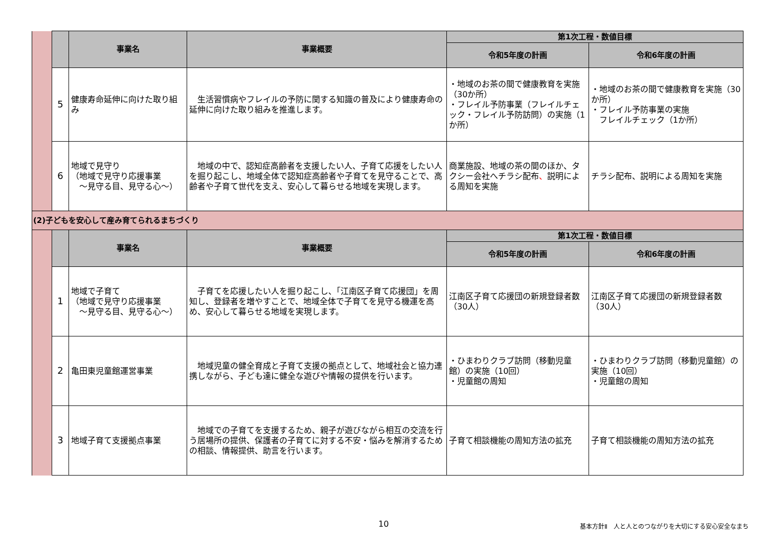| | | 事業名 | 事業概要 | 第1次工程・数値目標 | |
| | | | | 令和5年度の計画 | 令和6年度の計画 |
| | 5 | 健康寿命延伸に向けた取り組み | 生活習慣病やフレイルの予防に関する知識の普及により健康寿命の延伸に向けた取り組みを推進します。 | ・地域のお茶の間で健康教育を実施（30か所） ・フレイル予防事業（フレイルチェック・フレイル予防訪問）の実施（1か所） | ・地域のお茶の間で健康教育を実施（30か所） ・フレイル予防事業の実施 フレイルチェック（1か所） |
| | 6 | 地域で見守り （地域で見守り応援事業 ～見守る目、見守る心～） | 地域の中で、認知症高齢者を支援したい人、子育て応援をしたい人を掘り起こし、地域全体で認知症高齢者や子育てを見守ることで、高齢者や子育て世代を支え、安心して暮らせる地域を実現します。 | 商業施設、地域の茶の間のほか、タクシー会社へチラシ配布 、 説明による周知を実施 | チラシ配布、説明による周知を実施 |
| (2)子どもを安心して産み育てられるまちづくり | | | | | |
| | | 事業名 | 事業概要 | 第1次工程・数値目標 | |
| | | | | 令和5年度の計画 | 令和6年度の計画 |
| | 1 | 地域で子育て （地域で見守り応援事業 ～見守る目、見守る心～） | 子育てを応援したい人を掘り起こし、「江南区子育て応援団」を周知し、登録者を増やすことで、地域全体で子育てを見守る機運を高め、安心して暮らせる地域を実現します。 | 江南区子育て応援団の新規登録者数 （30人） | 江南区子育て応援団の新規登録者数 （30人） |
| | 2 | 亀田東児童館運営事業 | 地域児童の健全育成と子育て支援の拠点として、地域社会と協力連携しながら、子ども達に健全な遊びや情報の提供を行います。 | ・ひまわりクラブ訪問（移動児童館）の実施（10回） ・児童館の周知 | ・ひまわりクラブ訪問（移動児童館）の実施（10回） ・児童館の周知 |
| | 3 | 地域子育て支援拠点事業 | 地域での子育てを支援するため、親子が遊びながら相互の交流を行う居場所の提供、保護者の子育てに対する不安・悩みを解消するための相談、情報提供、助言を行います。 | 子育て相談機能の周知方法の拡充 | 子育て相談機能の周知方法の拡充 |
10
基本方針Ⅱ　人と人とのつながりを大切にする安心安全なまち